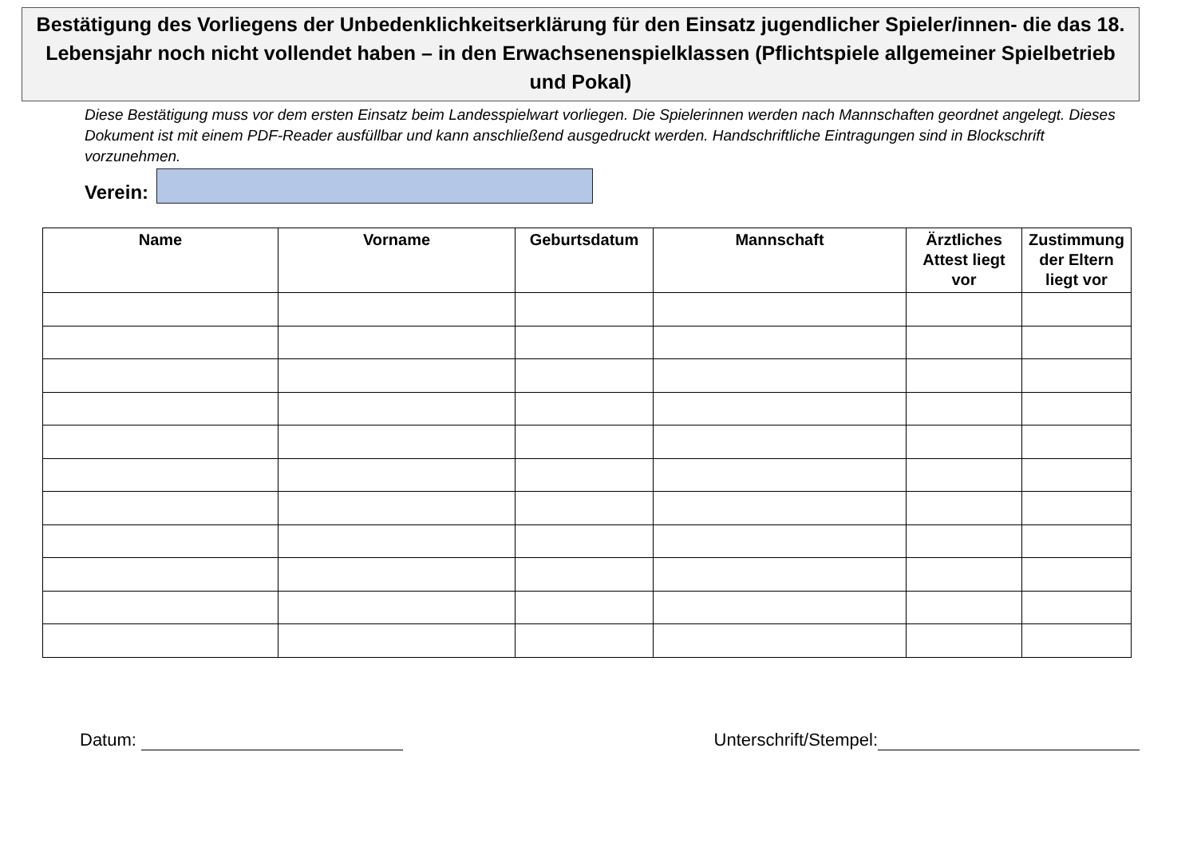Bestätigung des Vorliegens der Unbedenklichkeitserklärung für den Einsatz jugendlicher Spieler/innen- die das 18. Lebensjahr noch nicht vollendet haben – in den Erwachsenenspielklassen (Pflichtspiele allgemeiner Spielbetrieb und Pokal)
Diese Bestätigung muss vor dem ersten Einsatz beim Landesspielwart vorliegen. Die Spielerinnen werden nach Mannschaften geordnet angelegt. Dieses Dokument ist mit einem PDF-Reader ausfüllbar und kann anschließend ausgedruckt werden. Handschriftliche Eintragungen sind in Blockschrift vorzunehmen.
Verein:
| Name | Vorname | Geburtsdatum | Mannschaft | Ärztliches Attest liegt vor | Zustimmung der Eltern liegt vor |
| --- | --- | --- | --- | --- | --- |
Datum: Unterschrift/Stempel: